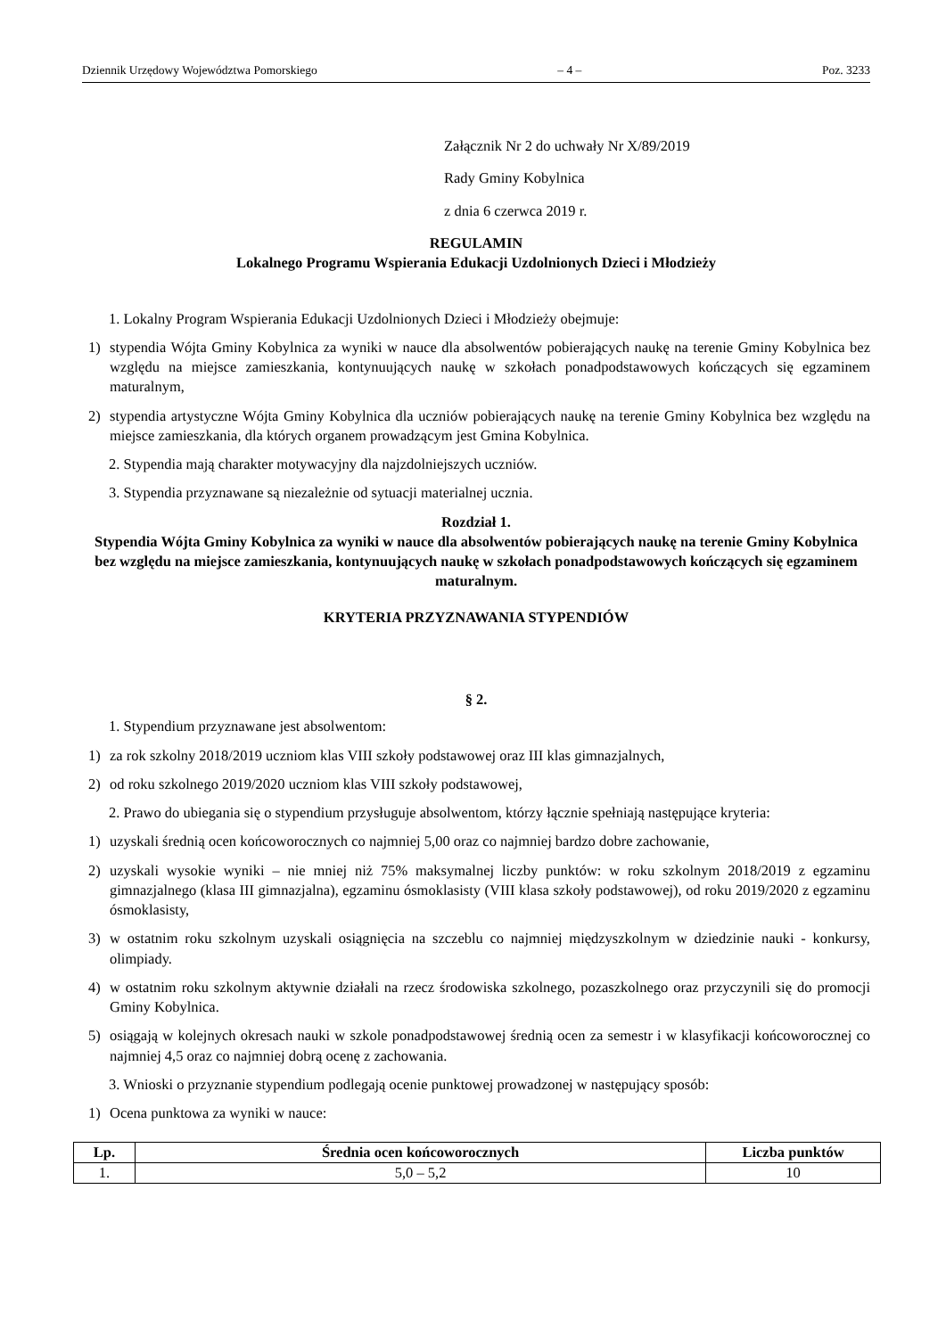Dziennik Urzędowy Województwa Pomorskiego – 4 – Poz. 3233
Załącznik Nr 2 do uchwały Nr X/89/2019
Rady Gminy Kobylnica
z dnia 6 czerwca 2019 r.
REGULAMIN
Lokalnego Programu Wspierania Edukacji Uzdolnionych Dzieci i Młodzieży
1. Lokalny Program Wspierania Edukacji Uzdolnionych Dzieci i Młodzieży obejmuje:
1) stypendia Wójta Gminy Kobylnica za wyniki w nauce dla absolwentów pobierających naukę na terenie Gminy Kobylnica bez względu na miejsce zamieszkania, kontynuujących naukę w szkołach ponadpodstawowych kończących się egzaminem maturalnym,
2) stypendia artystyczne Wójta Gminy Kobylnica dla uczniów pobierających naukę na terenie Gminy Kobylnica bez względu na miejsce zamieszkania, dla których organem prowadzącym jest Gmina Kobylnica.
2. Stypendia mają charakter motywacyjny dla najzdolniejszych uczniów.
3. Stypendia przyznawane są niezależnie od sytuacji materialnej ucznia.
Rozdział 1.
Stypendia Wójta Gminy Kobylnica za wyniki w nauce dla absolwentów pobierających naukę na terenie Gminy Kobylnica bez względu na miejsce zamieszkania, kontynuujących naukę w szkołach ponadpodstawowych kończących się egzaminem maturalnym.
KRYTERIA PRZYZNAWANIA STYPENDIÓW
§ 2.
1. Stypendium przyznawane jest absolwentom:
1) za rok szkolny 2018/2019 uczniom klas VIII szkoły podstawowej oraz III klas gimnazjalnych,
2) od roku szkolnego 2019/2020 uczniom klas VIII szkoły podstawowej,
2. Prawo do ubiegania się o stypendium przysługuje absolwentom, którzy łącznie spełniają następujące kryteria:
1) uzyskali średnią ocen końcoworocznych co najmniej 5,00 oraz co najmniej bardzo dobre zachowanie,
2) uzyskali wysokie wyniki – nie mniej niż 75% maksymalnej liczby punktów: w roku szkolnym 2018/2019 z egzaminu gimnazjalnego (klasa III gimnazjalna), egzaminu ósmoklasisty (VIII klasa szkoły podstawowej), od roku 2019/2020 z egzaminu ósmoklasisty,
3) w ostatnim roku szkolnym uzyskali osiągnięcia na szczeblu co najmniej międzyszkolnym w dziedzinie nauki - konkursy, olimpiady.
4) w ostatnim roku szkolnym aktywnie działali na rzecz środowiska szkolnego, pozaszkolnego oraz przyczynili się do promocji Gminy Kobylnica.
5) osiągają w kolejnych okresach nauki w szkole ponadpodstawowej średnią ocen za semestr i w klasyfikacji końcoworocznej co najmniej 4,5 oraz co najmniej dobrą ocenę z zachowania.
3. Wnioski o przyznanie stypendium podlegają ocenie punktowej prowadzonej w następujący sposób:
1) Ocena punktowa za wyniki w nauce:
| Lp. | Średnia ocen końcoworocznych | Liczba punktów |
| --- | --- | --- |
| 1. | 5,0 – 5,2 | 10 |